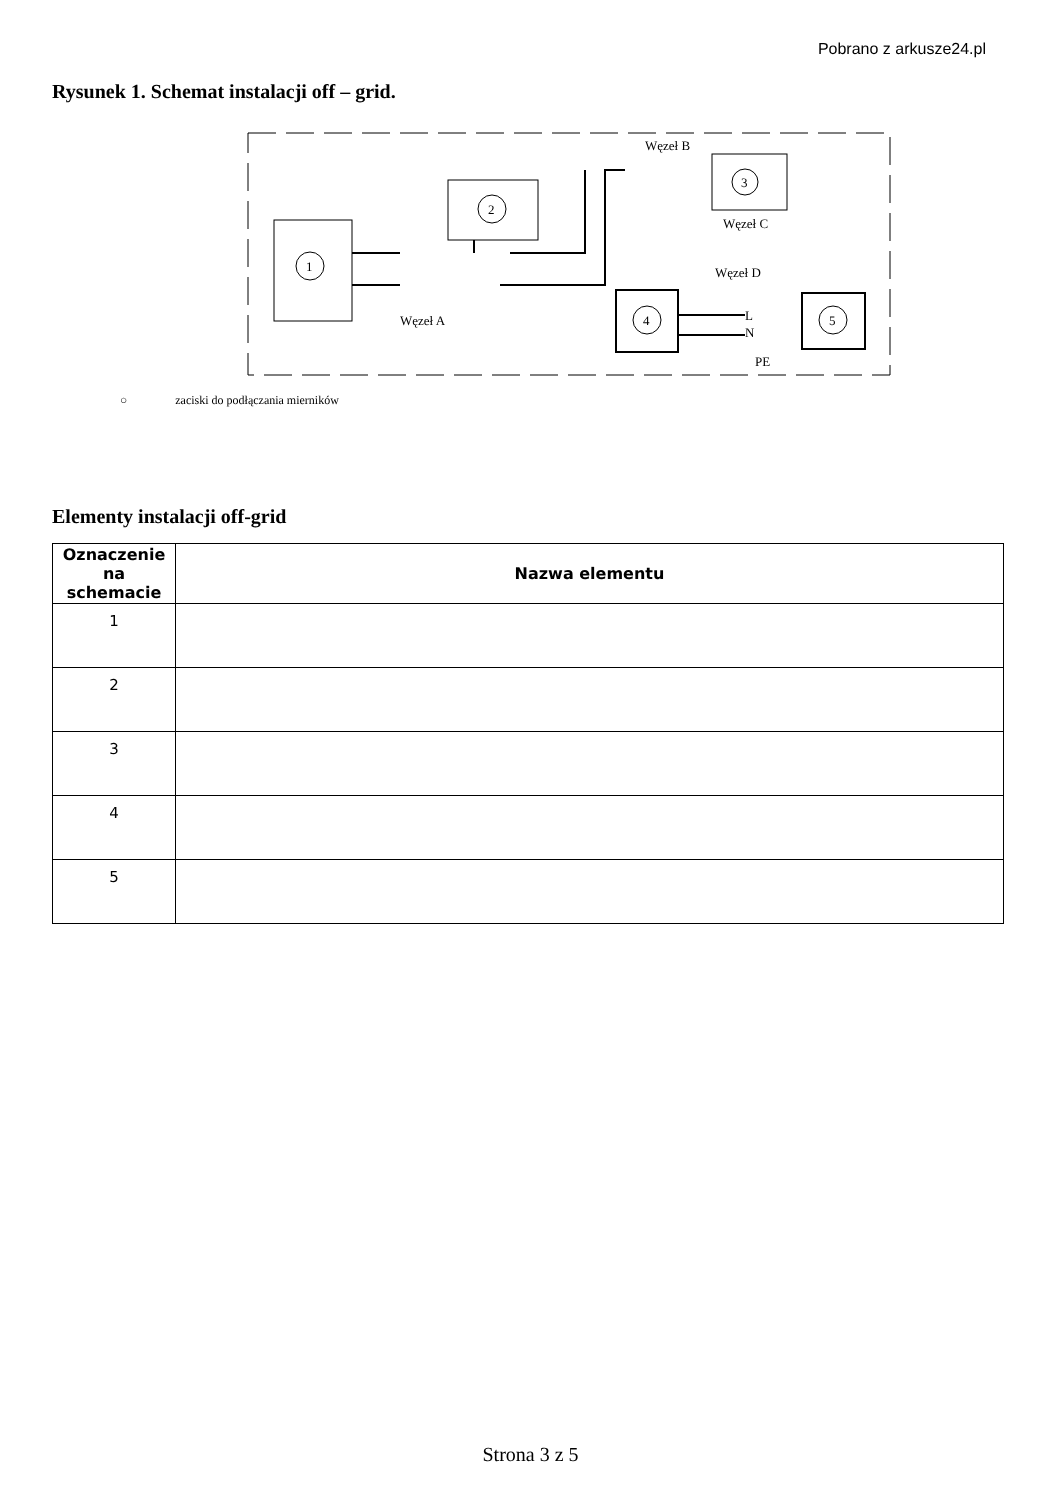Pobrano z arkusze24.pl
Rysunek 1. Schemat instalacji off – grid.
1
2
3
4
5
Węzeł B
Węzeł C
Węzeł D
Węzeł A
L
N
PE
○ zaciski do podłączania mierników
Elementy instalacji off-grid
| Oznaczenie na schemacie | Nazwa elementu |
| --- | --- |
| 1 | |
| 2 | |
| 3 | |
| 4 | |
| 5 | |
Strona 3 z 5